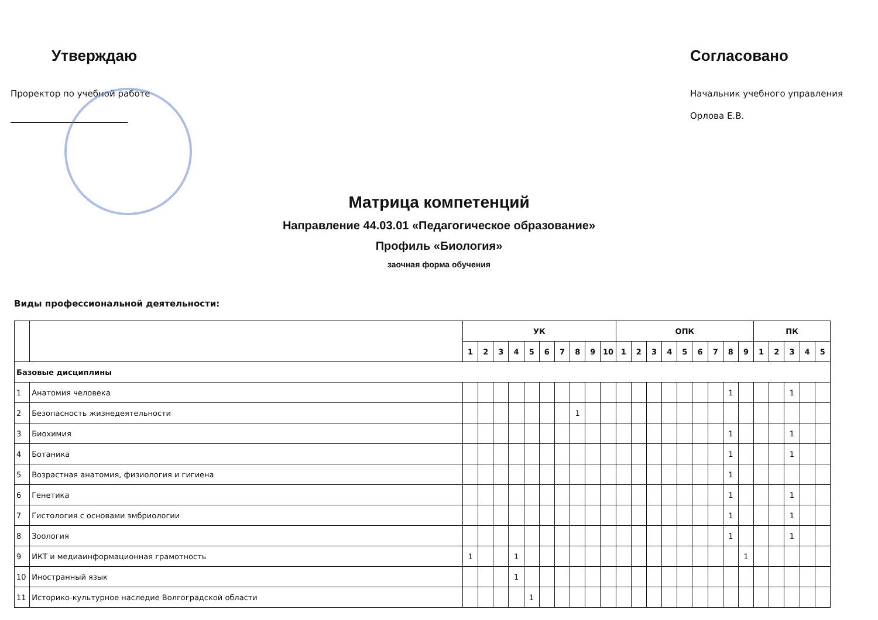Утверждаю
Проректор по учебной работе
Согласовано
Начальник учебного управления
Орлова Е.В.
Матрица компетенций
Направление 44.03.01 «Педагогическое образование»
Профиль «Биология»
заочная форма обучения
Виды профессиональной деятельности:
| | | УК | | | | | | | | | | ОПК | | | | | | | | | ПК | | | | |
| --- | --- | --- | --- | --- | --- | --- | --- | --- | --- | --- | --- | --- | --- | --- | --- | --- | --- | --- | --- | --- | --- | --- | --- | --- | --- |
| | | 1 | 2 | 3 | 4 | 5 | 6 | 7 | 8 | 9 | 10 | 1 | 2 | 3 | 4 | 5 | 6 | 7 | 8 | 9 | 1 | 2 | 3 | 4 | 5 |
| Базовые дисциплины | | | | | | | | | | | | | | | | | | | | | | | | | |
| 1 | Анатомия человека | | | | | | | | | | | | | | | | | | 1 | | | | 1 | | |
| 2 | Безопасность жизнедеятельности | | | | | | | | 1 | | | | | | | | | | | | | | | | |
| 3 | Биохимия | | | | | | | | | | | | | | | | | | 1 | | | | 1 | | |
| 4 | Ботаника | | | | | | | | | | | | | | | | | | 1 | | | | 1 | | |
| 5 | Возрастная анатомия, физиология и гигиена | | | | | | | | | | | | | | | | | | 1 | | | | | | |
| 6 | Генетика | | | | | | | | | | | | | | | | | | 1 | | | | 1 | | |
| 7 | Гистология с основами эмбриологии | | | | | | | | | | | | | | | | | | 1 | | | | 1 | | |
| 8 | Зоология | | | | | | | | | | | | | | | | | | 1 | | | | 1 | | |
| 9 | ИКТ и медиаинформационная грамотность | 1 | | | 1 | | | | | | | | | | | | | | | 1 | | | | | |
| 10 | Иностранный язык | | | | 1 | | | | | | | | | | | | | | | | | | | | |
| 11 | Историко-культурное наследие Волгоградской области | | | | | 1 | | | | | | | | | | | | | | | | | | | |